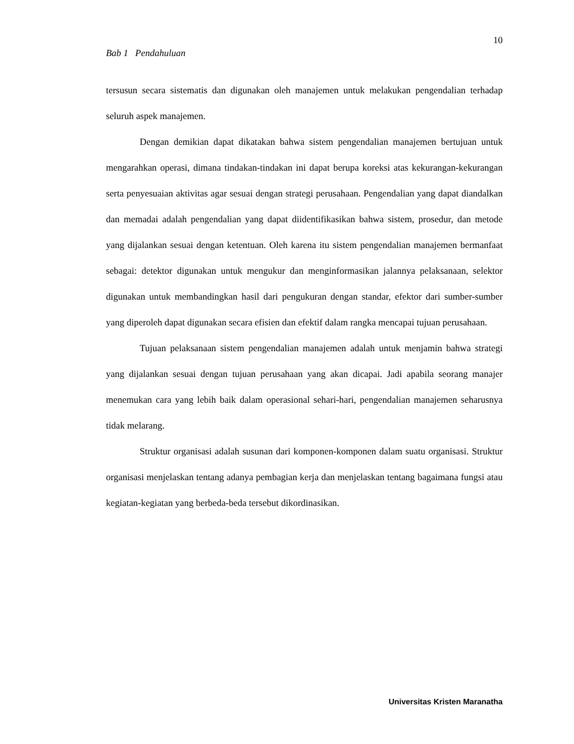10
Bab 1 Pendahuluan
tersusun secara sistematis dan digunakan oleh manajemen untuk melakukan pengendalian terhadap seluruh aspek manajemen.
Dengan demikian dapat dikatakan bahwa sistem pengendalian manajemen bertujuan untuk mengarahkan operasi, dimana tindakan-tindakan ini dapat berupa koreksi atas kekurangan-kekurangan serta penyesuaian aktivitas agar sesuai dengan strategi perusahaan. Pengendalian yang dapat diandalkan dan memadai adalah pengendalian yang dapat diidentifikasikan bahwa sistem, prosedur, dan metode yang dijalankan sesuai dengan ketentuan. Oleh karena itu sistem pengendalian manajemen bermanfaat sebagai: detektor digunakan untuk mengukur dan menginformasikan jalannya pelaksanaan, selektor digunakan untuk membandingkan hasil dari pengukuran dengan standar, efektor dari sumber-sumber yang diperoleh dapat digunakan secara efisien dan efektif dalam rangka mencapai tujuan perusahaan.
Tujuan pelaksanaan sistem pengendalian manajemen adalah untuk menjamin bahwa strategi yang dijalankan sesuai dengan tujuan perusahaan yang akan dicapai. Jadi apabila seorang manajer menemukan cara yang lebih baik dalam operasional sehari-hari, pengendalian manajemen seharusnya tidak melarang.
Struktur organisasi adalah susunan dari komponen-komponen dalam suatu organisasi. Struktur organisasi menjelaskan tentang adanya pembagian kerja dan menjelaskan tentang bagaimana fungsi atau kegiatan-kegiatan yang berbeda-beda tersebut dikordinasikan.
Universitas Kristen Maranatha